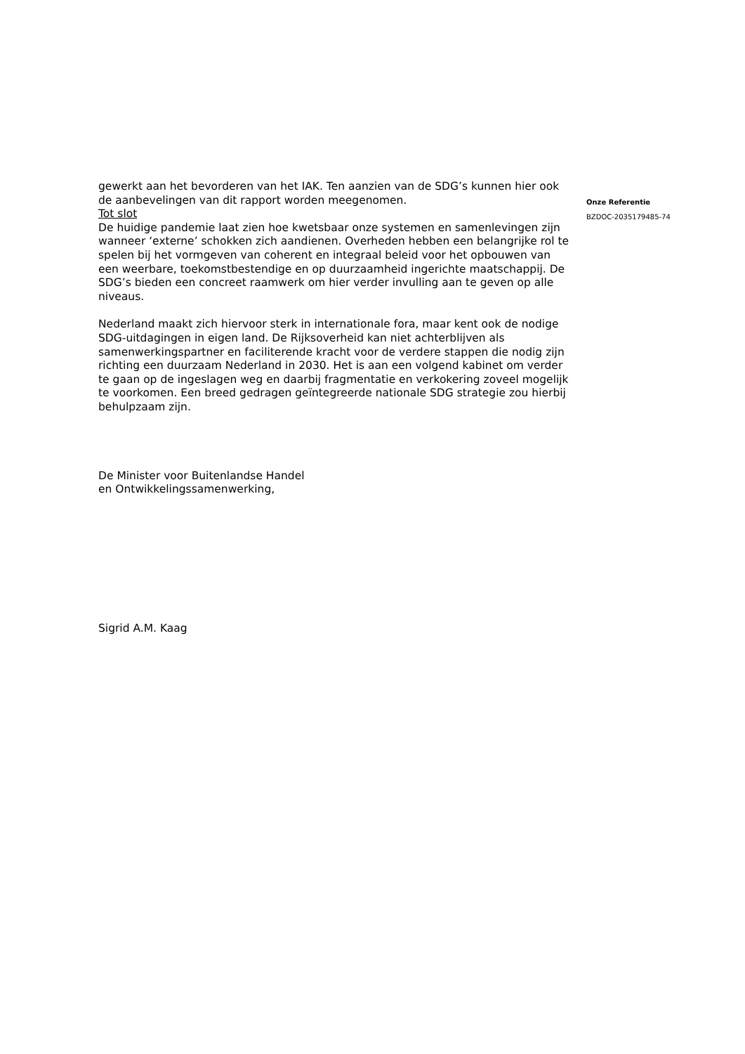gewerkt aan het bevorderen van het IAK. Ten aanzien van de SDG’s kunnen hier ook de aanbevelingen van dit rapport worden meegenomen.
Tot slot
De huidige pandemie laat zien hoe kwetsbaar onze systemen en samenlevingen zijn wanneer ‘externe’ schokken zich aandienen. Overheden hebben een belangrijke rol te spelen bij het vormgeven van coherent en integraal beleid voor het opbouwen van een weerbare, toekomstbestendige en op duurzaamheid ingerichte maatschappij. De SDG’s bieden een concreet raamwerk om hier verder invulling aan te geven op alle niveaus.
Nederland maakt zich hiervoor sterk in internationale fora, maar kent ook de nodige SDG-uitdagingen in eigen land. De Rijksoverheid kan niet achterblijven als samenwerkingspartner en faciliterende kracht voor de verdere stappen die nodig zijn richting een duurzaam Nederland in 2030. Het is aan een volgend kabinet om verder te gaan op de ingeslagen weg en daarbij fragmentatie en verkokering zoveel mogelijk te voorkomen. Een breed gedragen geïntegreerde nationale SDG strategie zou hierbij behulpzaam zijn.
De Minister voor Buitenlandse Handel
en Ontwikkelingssamenwerking,
Sigrid A.M. Kaag
Onze Referentie
BZDOC-2035179485-74